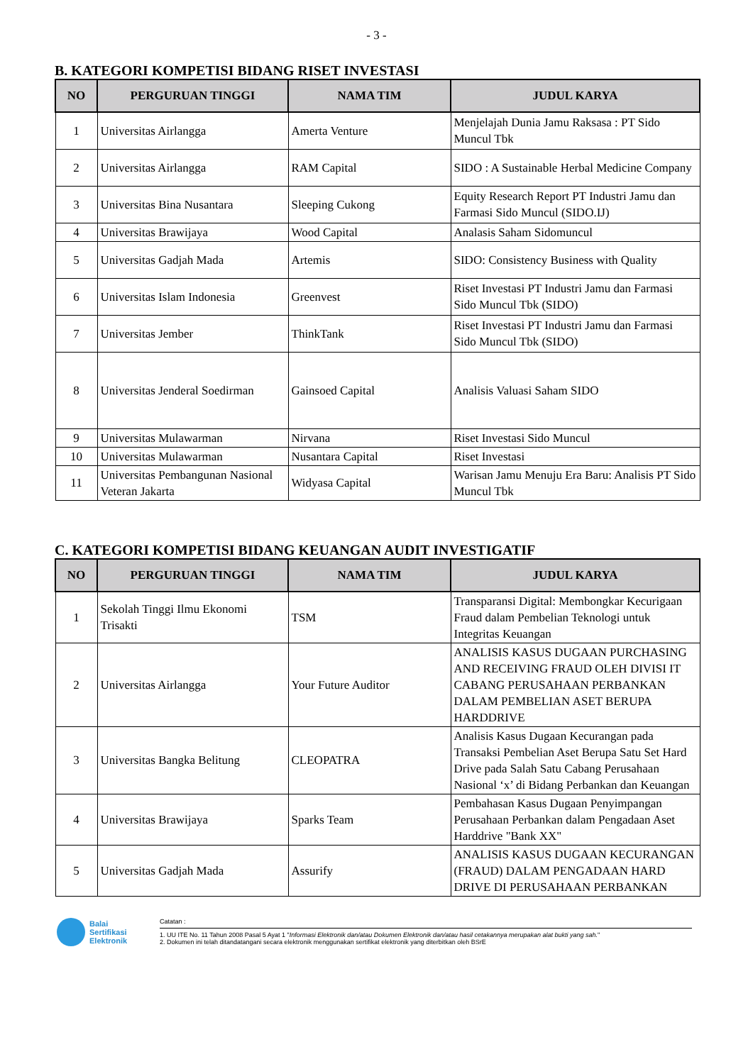- 3 -
B. KATEGORI KOMPETISI BIDANG RISET INVESTASI
| NO | PERGURUAN TINGGI | NAMA TIM | JUDUL KARYA |
| --- | --- | --- | --- |
| 1 | Universitas Airlangga | Amerta Venture | Menjelajah Dunia Jamu Raksasa : PT Sido Muncul Tbk |
| 2 | Universitas Airlangga | RAM Capital | SIDO : A Sustainable Herbal Medicine Company |
| 3 | Universitas Bina Nusantara | Sleeping Cukong | Equity Research Report PT Industri Jamu dan Farmasi Sido Muncul (SIDO.IJ) |
| 4 | Universitas Brawijaya | Wood Capital | Analasis Saham Sidomuncul |
| 5 | Universitas Gadjah Mada | Artemis | SIDO: Consistency Business with Quality |
| 6 | Universitas Islam Indonesia | Greenvest | Riset Investasi PT Industri Jamu dan Farmasi Sido Muncul Tbk (SIDO) |
| 7 | Universitas Jember | ThinkTank | Riset Investasi PT Industri Jamu dan Farmasi Sido Muncul Tbk (SIDO) |
| 8 | Universitas Jenderal Soedirman | Gainsoed Capital | Analisis Valuasi Saham SIDO |
| 9 | Universitas Mulawarman | Nirvana | Riset Investasi Sido Muncul |
| 10 | Universitas Mulawarman | Nusantara Capital | Riset Investasi |
| 11 | Universitas Pembangunan Nasional Veteran Jakarta | Widyasa Capital | Warisan Jamu Menuju Era Baru: Analisis PT Sido Muncul Tbk |
C. KATEGORI KOMPETISI BIDANG KEUANGAN AUDIT INVESTIGATIF
| NO | PERGURUAN TINGGI | NAMA TIM | JUDUL KARYA |
| --- | --- | --- | --- |
| 1 | Sekolah Tinggi Ilmu Ekonomi Trisakti | TSM | Transparansi Digital: Membongkar Kecurigaan Fraud dalam Pembelian Teknologi untuk Integritas Keuangan |
| 2 | Universitas Airlangga | Your Future Auditor | ANALISIS KASUS DUGAAN PURCHASING AND RECEIVING FRAUD OLEH DIVISI IT CABANG PERUSAHAAN PERBANKAN DALAM PEMBELIAN ASET BERUPA HARDDRIVE |
| 3 | Universitas Bangka Belitung | CLEOPATRA | Analisis Kasus Dugaan Kecurangan pada Transaksi Pembelian Aset Berupa Satu Set Hard Drive pada Salah Satu Cabang Perusahaan Nasional ‘x’ di Bidang Perbankan dan Keuangan |
| 4 | Universitas Brawijaya | Sparks Team | Pembahasan Kasus Dugaan Penyimpangan Perusahaan Perbankan dalam Pengadaan Aset Harddrive "Bank XX" |
| 5 | Universitas Gadjah Mada | Assurify | ANALISIS KASUS DUGAAN KECURANGAN (FRAUD) DALAM PENGADAAN HARD DRIVE DI PERUSAHAAN PERBANKAN |
Balai
Sertifikasi
Elektronik
Catatan :
1. UU ITE No. 11 Tahun 2008 Pasal 5 Ayat 1 "Informasi Elektronik dan/atau Dokumen Elektronik dan/atau hasil cetakannya merupakan alat bukti yang sah."
2. Dokumen ini telah ditandatangani secara elektronik menggunakan sertifikat elektronik yang diterbitkan oleh BSrE